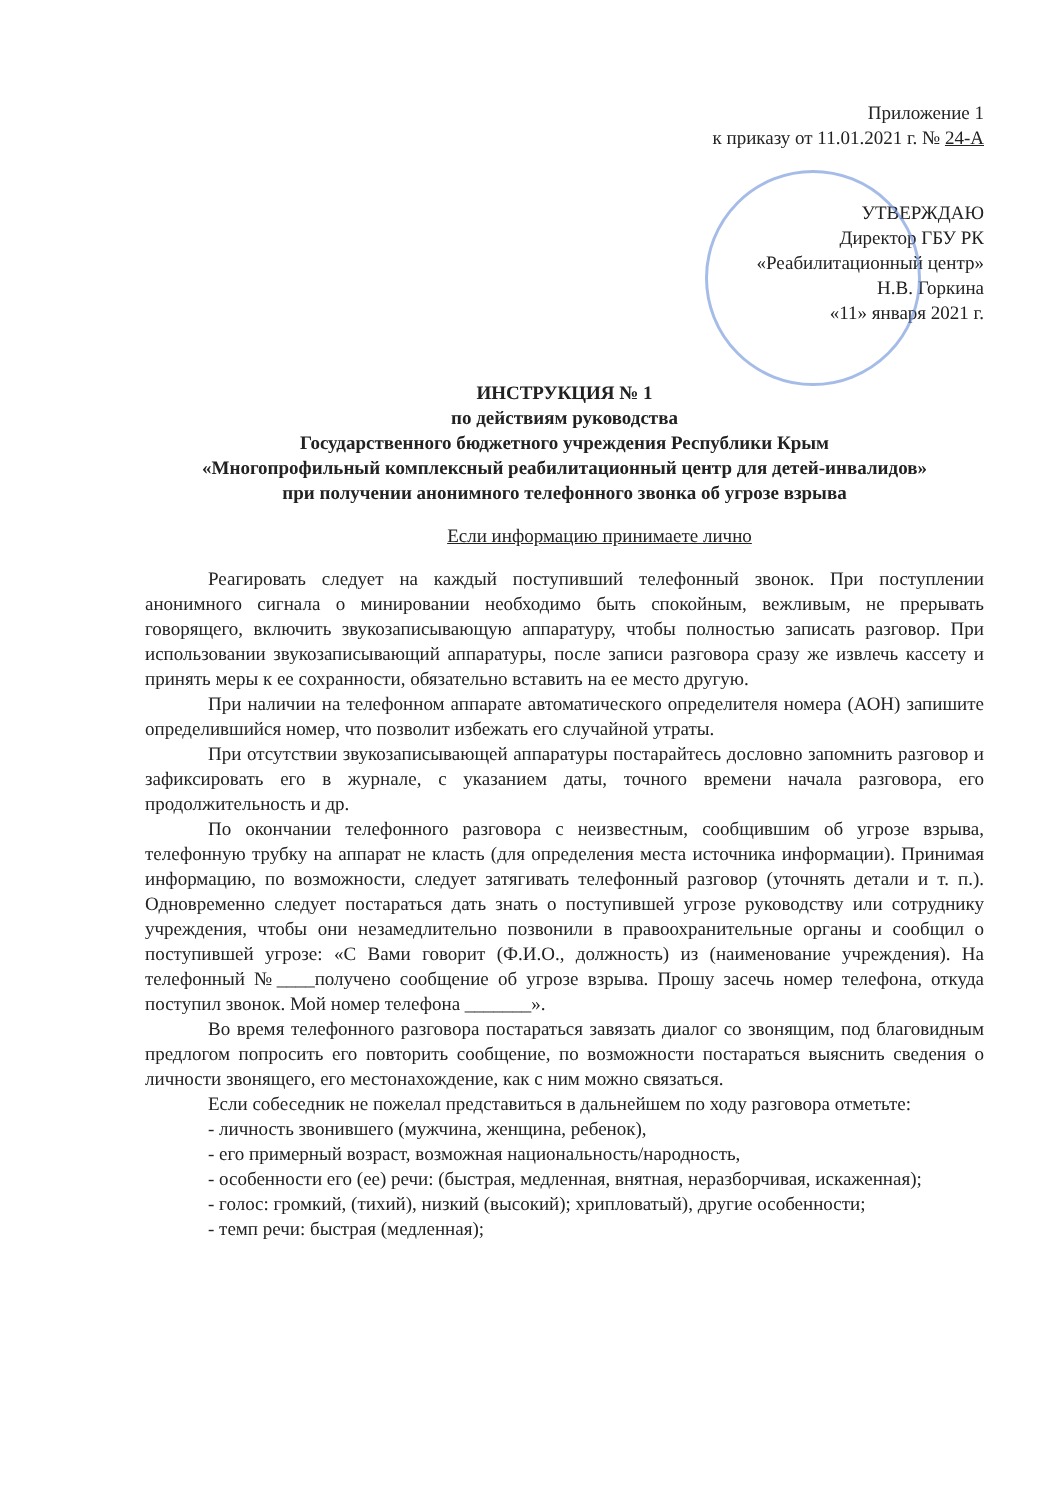Приложение 1
к приказу от 11.01.2021 г. № 24-А
УТВЕРЖДАЮ
Директор ГБУ РК
«Реабилитационный центр»
Н.В. Горкина
«11» января 2021 г.
ИНСТРУКЦИЯ № 1
по действиям руководства
Государственного бюджетного учреждения Республики Крым
«Многопрофильный комплексный реабилитационный центр для детей-инвалидов»
при получении анонимного телефонного звонка об угрозе взрыва
Если информацию принимаете лично
Реагировать следует на каждый поступивший телефонный звонок. При поступлении анонимного сигнала о минировании необходимо быть спокойным, вежливым, не прерывать говорящего, включить звукозаписывающую аппаратуру, чтобы полностью записать разговор. При использовании звукозаписывающий аппаратуры, после записи разговора сразу же извлечь кассету и принять меры к ее сохранности, обязательно вставить на ее место другую.
При наличии на телефонном аппарате автоматического определителя номера (АОН) запишите определившийся номер, что позволит избежать его случайной утраты.
При отсутствии звукозаписывающей аппаратуры постарайтесь дословно запомнить разговор и зафиксировать его в журнале, с указанием даты, точного времени начала разговора, его продолжительность и др.
По окончании телефонного разговора с неизвестным, сообщившим об угрозе взрыва, телефонную трубку на аппарат не класть (для определения места источника информации). Принимая информацию, по возможности, следует затягивать телефонный разговор (уточнять детали и т. п.). Одновременно следует постараться дать знать о поступившей угрозе руководству или сотруднику учреждения, чтобы они незамедлительно позвонили в правоохранительные органы и сообщил о поступившей угрозе: «С Вами говорит (Ф.И.О., должность) из (наименование учреждения). На телефонный №____получено сообщение об угрозе взрыва. Прошу засечь номер телефона, откуда поступил звонок. Мой номер телефона _______».
Во время телефонного разговора постараться завязать диалог со звонящим, под благовидным предлогом попросить его повторить сообщение, по возможности постараться выяснить сведения о личности звонящего, его местонахождение, как с ним можно связаться.
Если собеседник не пожелал представиться в дальнейшем по ходу разговора отметьте:
- личность звонившего (мужчина, женщина, ребенок),
- его примерный возраст, возможная национальность/народность,
- особенности его (ее) речи: (быстрая, медленная, внятная, неразборчивая, искаженная);
- голос: громкий, (тихий), низкий (высокий); хрипловатый), другие особенности;
- темп речи: быстрая (медленная);